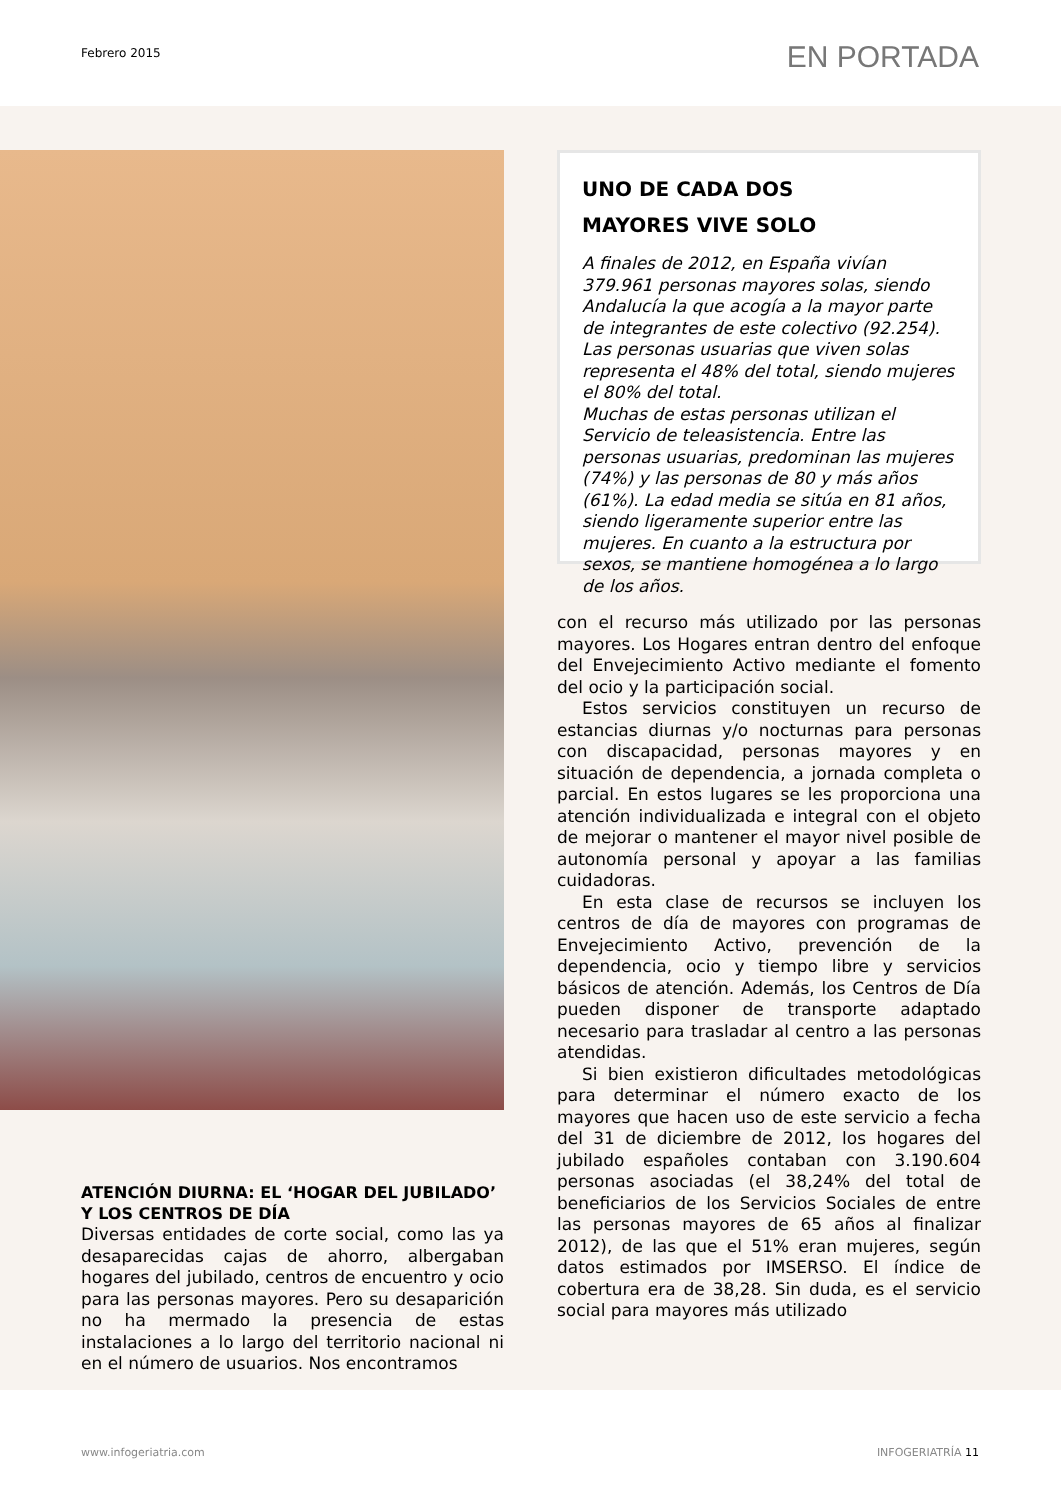Febrero 2015 EN PORTADA
ATENCIÓN DIURNA: EL ‘HOGAR DEL JUBILADO’ Y LOS CENTROS DE DÍA
Diversas entidades de corte social, como las ya desaparecidas cajas de ahorro, albergaban hogares del jubilado, centros de encuentro y ocio para las personas mayores. Pero su desaparición no ha mermado la presencia de estas instalaciones a lo largo del territorio nacional ni en el número de usuarios. Nos encontramos
UNO DE CADA DOS
MAYORES VIVE SOLO
A finales de 2012, en España vivían 379.961 personas mayores solas, siendo Andalucía la que acogía a la mayor parte de integrantes de este colectivo (92.254). Las personas usuarias que viven solas representa el 48% del total, siendo mujeres el 80% del total.
Muchas de estas personas utilizan el Servicio de teleasistencia. Entre las personas usuarias, predominan las mujeres (74%) y las personas de 80 y más años (61%). La edad media se sitúa en 81 años, siendo ligeramente superior entre las mujeres. En cuanto a la estructura por sexos, se mantiene homogénea a lo largo de los años.
con el recurso más utilizado por las personas mayores. Los Hogares entran dentro del enfoque del Envejecimiento Activo mediante el fomento del ocio y la participación social.
Estos servicios constituyen un recurso de estancias diurnas y/o nocturnas para personas con discapacidad, personas mayores y en situación de dependencia, a jornada completa o parcial. En estos lugares se les proporciona una atención individualizada e integral con el objeto de mejorar o mantener el mayor nivel posible de autonomía personal y apoyar a las familias cuidadoras.
En esta clase de recursos se incluyen los centros de día de mayores con programas de Envejecimiento Activo, prevención de la dependencia, ocio y tiempo libre y servicios básicos de atención. Además, los Centros de Día pueden disponer de transporte adaptado necesario para trasladar al centro a las personas atendidas.
Si bien existieron dificultades metodológicas para determinar el número exacto de los mayores que hacen uso de este servicio a fecha del 31 de diciembre de 2012, los hogares del jubilado españoles contaban con 3.190.604 personas asociadas (el 38,24% del total de beneficiarios de los Servicios Sociales de entre las personas mayores de 65 años al finalizar 2012), de las que el 51% eran mujeres, según datos estimados por IMSERSO. El índice de cobertura era de 38,28. Sin duda, es el servicio social para mayores más utilizado
www.infogeriatria.com INFOGERIATRÍA 11